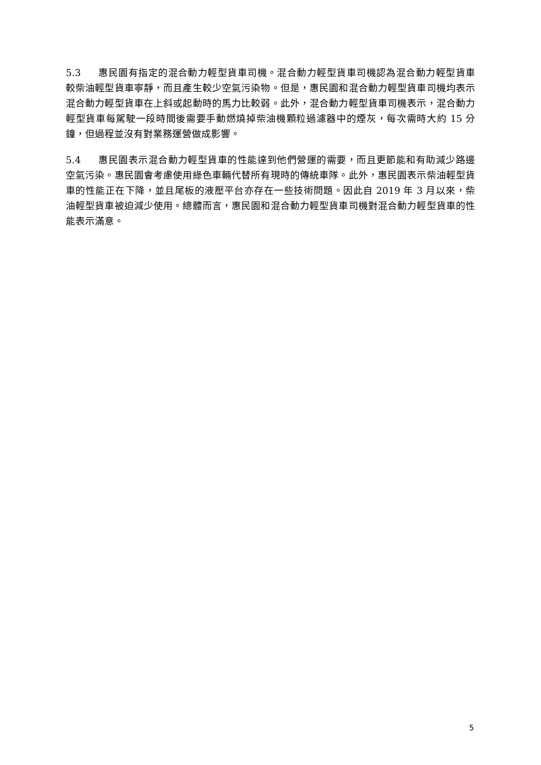5.3 惠民園有指定的混合動力輕型貨車司機。混合動力輕型貨車司機認為混合動力輕型貨車較柴油輕型貨車寧靜，而且產生較少空氣污染物。但是，惠民園和混合動力輕型貨車司機均表示混合動力輕型貨車在上斜或起動時的馬力比較弱。此外，混合動力輕型貨車司機表示，混合動力輕型貨車每駕駛一段時間後需要手動燃燒掉柴油機顆粒過濾器中的煙灰，每次需時大約 15 分鐘，但過程並沒有對業務運營做成影響。
5.4 惠民園表示混合動力輕型貨車的性能達到他們營運的需要，而且更節能和有助減少路邊空氣污染。惠民園會考慮使用綠色車輛代替所有現時的傳統車隊。此外，惠民園表示柴油輕型貨車的性能正在下降，並且尾板的液壓平台亦存在一些技術問題。因此自 2019 年 3 月以來，柴油輕型貨車被迫減少使用。總體而言，惠民園和混合動力輕型貨車司機對混合動力輕型貨車的性能表示滿意。
5